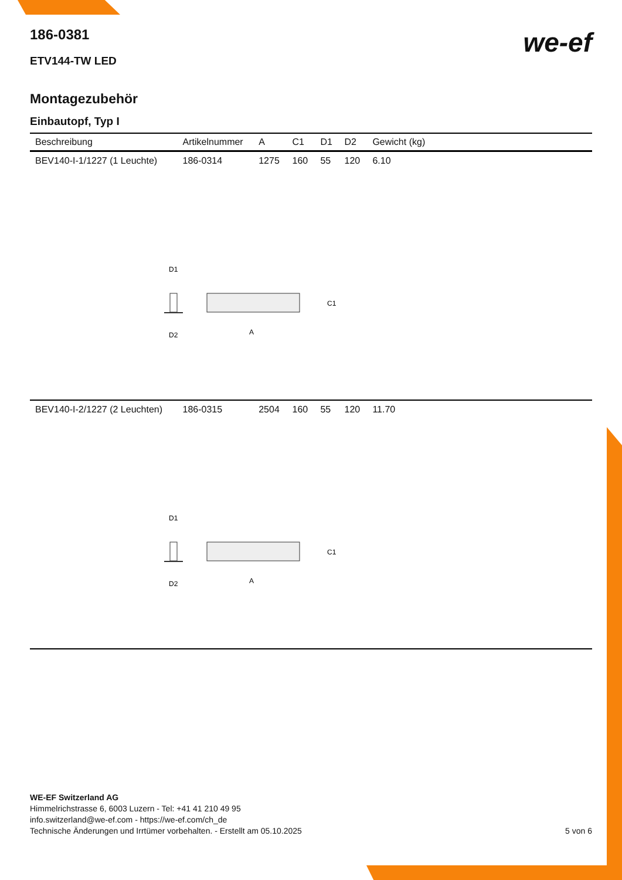186-0381
we-ef
ETV144-TW LED
Montagezubehör
Einbautopf, Typ I
| Beschreibung | Artikelnummer | A | C1 | D1 | D2 | Gewicht (kg) |
| --- | --- | --- | --- | --- | --- | --- |
| BEV140-I-1/1227 (1 Leuchte) | 186-0314 | 1275 | 160 | 55 | 120 | 6.10 |
| D1 A C1 D2 | | | | | | |
| BEV140-I-2/1227 (2 Leuchten) | 186-0315 | 2504 | 160 | 55 | 120 | 11.70 |
| D1 A C1 D2 | | | | | | |
WE-EF Switzerland AG
Himmelrichstrasse 6, 6003 Luzern - Tel: +41 41 210 49 95
info.switzerland@we-ef.com - https://we-ef.com/ch_de
Technische Änderungen und Irrtümer vorbehalten. - Erstellt am 05.10.2025 5 von 6